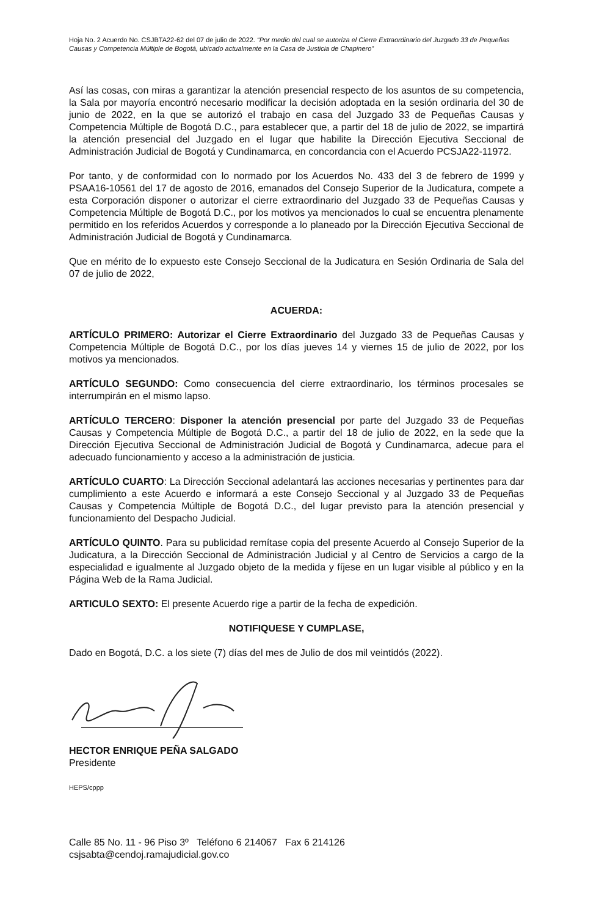Hoja No. 2 Acuerdo No. CSJBTA22-62 del 07 de julio de 2022. “Por medio del cual se autoriza el Cierre Extraordinario del Juzgado 33 de Pequeñas Causas y Competencia Múltiple de Bogotá, ubicado actualmente en la Casa de Justicia de Chapinero”
Así las cosas, con miras a garantizar la atención presencial respecto de los asuntos de su competencia, la Sala por mayoría encontró necesario modificar la decisión adoptada en la sesión ordinaria del 30 de junio de 2022, en la que se autorizó el trabajo en casa del Juzgado 33 de Pequeñas Causas y Competencia Múltiple de Bogotá D.C., para establecer que, a partir del 18 de julio de 2022, se impartirá la atención presencial del Juzgado en el lugar que habilite la Dirección Ejecutiva Seccional de Administración Judicial de Bogotá y Cundinamarca, en concordancia con el Acuerdo PCSJA22-11972.
Por tanto, y de conformidad con lo normado por los Acuerdos No. 433 del 3 de febrero de 1999 y PSAA16-10561 del 17 de agosto de 2016, emanados del Consejo Superior de la Judicatura, compete a esta Corporación disponer o autorizar el cierre extraordinario del Juzgado 33 de Pequeñas Causas y Competencia Múltiple de Bogotá D.C., por los motivos ya mencionados lo cual se encuentra plenamente permitido en los referidos Acuerdos y corresponde a lo planeado por la Dirección Ejecutiva Seccional de Administración Judicial de Bogotá y Cundinamarca.
Que en mérito de lo expuesto este Consejo Seccional de la Judicatura en Sesión Ordinaria de Sala del 07 de julio de 2022,
ACUERDA:
ARTÍCULO PRIMERO: Autorizar el Cierre Extraordinario del Juzgado 33 de Pequeñas Causas y Competencia Múltiple de Bogotá D.C., por los días jueves 14 y viernes 15 de julio de 2022, por los motivos ya mencionados.
ARTÍCULO SEGUNDO: Como consecuencia del cierre extraordinario, los términos procesales se interrumpirán en el mismo lapso.
ARTÍCULO TERCERO: Disponer la atención presencial por parte del Juzgado 33 de Pequeñas Causas y Competencia Múltiple de Bogotá D.C., a partir del 18 de julio de 2022, en la sede que la Dirección Ejecutiva Seccional de Administración Judicial de Bogotá y Cundinamarca, adecue para el adecuado funcionamiento y acceso a la administración de justicia.
ARTÍCULO CUARTO: La Dirección Seccional adelantará las acciones necesarias y pertinentes para dar cumplimiento a este Acuerdo e informará a este Consejo Seccional y al Juzgado 33 de Pequeñas Causas y Competencia Múltiple de Bogotá D.C., del lugar previsto para la atención presencial y funcionamiento del Despacho Judicial.
ARTÍCULO QUINTO. Para su publicidad remítase copia del presente Acuerdo al Consejo Superior de la Judicatura, a la Dirección Seccional de Administración Judicial y al Centro de Servicios a cargo de la especialidad e igualmente al Juzgado objeto de la medida y fíjese en un lugar visible al público y en la Página Web de la Rama Judicial.
ARTICULO SEXTO: El presente Acuerdo rige a partir de la fecha de expedición.
NOTIFIQUESE Y CUMPLASE,
Dado en Bogotá, D.C. a los siete (7) días del mes de Julio de dos mil veintidós (2022).
HECTOR ENRIQUE PEÑA SALGADO
Presidente
HEPS/cppp
Calle 85 No. 11 - 96 Piso 3º Teléfono 6 214067 Fax 6 214126
csjsabta@cendoj.ramajudicial.gov.co